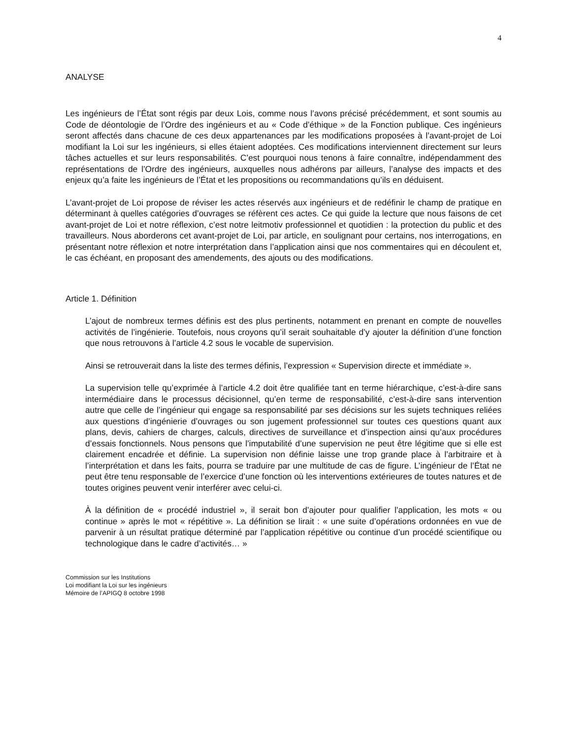4
ANALYSE
Les ingénieurs de l’État sont régis par deux Lois, comme nous l’avons précisé précédemment, et sont soumis au Code de déontologie de l’Ordre des ingénieurs et au « Code d’éthique » de la Fonction publique. Ces ingénieurs seront affectés dans chacune de ces deux appartenances par les modifications proposées à l’avant-projet de Loi modifiant la Loi sur les ingénieurs, si elles étaient adoptées. Ces modifications interviennent directement sur leurs tâches actuelles et sur leurs responsabilités. C’est pourquoi nous tenons à faire connaître, indépendamment des représentations de l’Ordre des ingénieurs, auxquelles nous adhérons par ailleurs, l’analyse des impacts et des enjeux qu’a faite les ingénieurs de l’État et les propositions ou recommandations qu’ils en déduisent.
L’avant-projet de Loi propose de réviser les actes réservés aux ingénieurs et de redéfinir le champ de pratique en déterminant à quelles catégories d’ouvrages se réfèrent ces actes. Ce qui guide la lecture que nous faisons de cet avant-projet de Loi et notre réflexion, c’est notre leitmotiv professionnel et quotidien : la protection du public et des travailleurs. Nous aborderons cet avant-projet de Loi, par article, en soulignant pour certains, nos interrogations, en présentant notre réflexion et notre interprétation dans l’application ainsi que nos commentaires qui en découlent et, le cas échéant, en proposant des amendements, des ajouts ou des modifications.
Article 1. Définition
L’ajout de nombreux termes définis est des plus pertinents, notamment en prenant en compte de nouvelles activités de l’ingénierie. Toutefois, nous croyons qu’il serait souhaitable d’y ajouter la définition d’une fonction que nous retrouvons à l’article 4.2 sous le vocable de supervision.
Ainsi se retrouverait dans la liste des termes définis, l’expression « Supervision directe et immédiate ».
La supervision telle qu’exprimée à l’article 4.2 doit être qualifiée tant en terme hiérarchique, c’est-à-dire sans intermédiaire dans le processus décisionnel, qu’en terme de responsabilité, c’est-à-dire sans intervention autre que celle de l’ingénieur qui engage sa responsabilité par ses décisions sur les sujets techniques reliées aux questions d’ingénierie d’ouvrages ou son jugement professionnel sur toutes ces questions quant aux plans, devis, cahiers de charges, calculs, directives de surveillance et d’inspection ainsi qu’aux procédures d’essais fonctionnels. Nous pensons que l’imputabilité d’une supervision ne peut être légitime que si elle est clairement encadrée et définie. La supervision non définie laisse une trop grande place à l’arbitraire et à l’interprétation et dans les faits, pourra se traduire par une multitude de cas de figure. L’ingénieur de l’État ne peut être tenu responsable de l’exercice d’une fonction où les interventions extérieures de toutes natures et de toutes origines peuvent venir interférer avec celui-ci.
À la définition de « procédé industriel », il serait bon d’ajouter pour qualifier l’application, les mots « ou continue » après le mot « répétitive ». La définition se lirait : « une suite d’opérations ordonnées en vue de parvenir à un résultat pratique déterminé par l’application répétitive ou continue d’un procédé scientifique ou technologique dans le cadre d’activités… »
Commission sur les Institutions
Loi modifiant la Loi sur les ingénieurs
Mémoire de l’APIGQ 8 octobre 1998